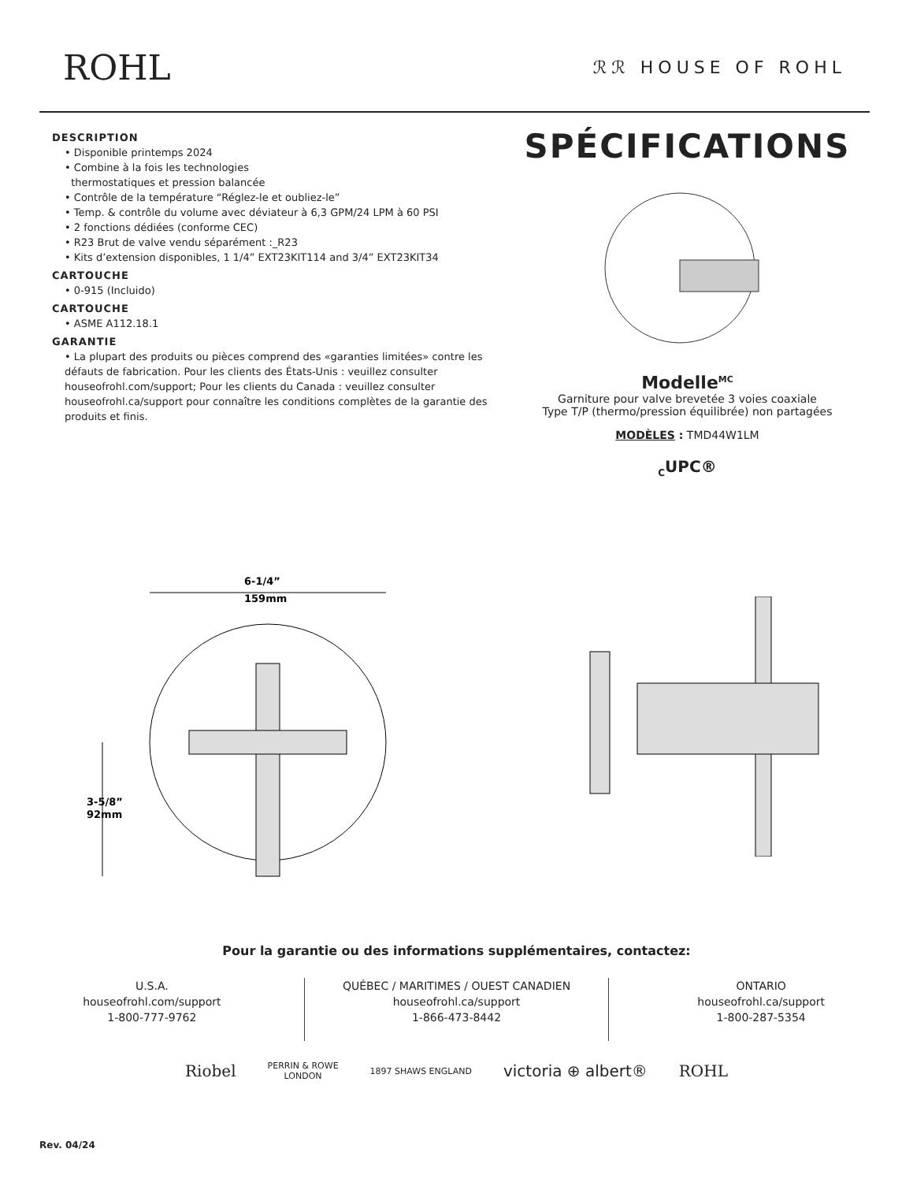ROHL
ℛℛ HOUSE OF ROHL
DESCRIPTION
• Disponible printemps 2024
• Combine à la fois les technologies
thermostatiques et pression balancée
• Contrôle de la température “Réglez-le et oubliez-le”
• Temp. & contrôle du volume avec déviateur à 6,3 GPM/24 LPM à 60 PSI
• 2 fonctions dédiées (conforme CEC)
• R23 Brut de valve vendu séparément :_R23
• Kits d’extension disponibles, 1 1/4” EXT23KIT114 and 3/4” EXT23KIT34
CARTOUCHE
• 0-915 (Incluido)
CARTOUCHE
• ASME A112.18.1
GARANTIE
• La plupart des produits ou pièces comprend des «garanties limitées» contre les défauts de fabrication. Pour les clients des États-Unis : veuillez consulter houseofrohl.com/support; Pour les clients du Canada : veuillez consulter houseofrohl.ca/support pour connaître les conditions complètes de la garantie des produits et finis.
SPÉCIFICATIONS
Modelle<sup>MC</sup>
Garniture pour valve brevetée 3 voies coaxiale
Type T/P (thermo/pression équilibrée) non partagées
MODÈLES : TMD44W1LM
<sub>C</sub>UPC®
6-1/4”
159mm
3-5/8”
92mm
Pour la garantie ou des informations supplémentaires, contactez:
U.S.A.
houseofrohl.com/support
1-800-777-9762
QUÉBEC / MARITIMES / OUEST CANADIEN
houseofrohl.ca/support
1-866-473-8442
ONTARIO
houseofrohl.ca/support
1-800-287-5354
Riobel PERRIN & ROWE
LONDON 1897 SHAWS ENGLAND victoria ⊕ albert® ROHL
Rev. 04/24